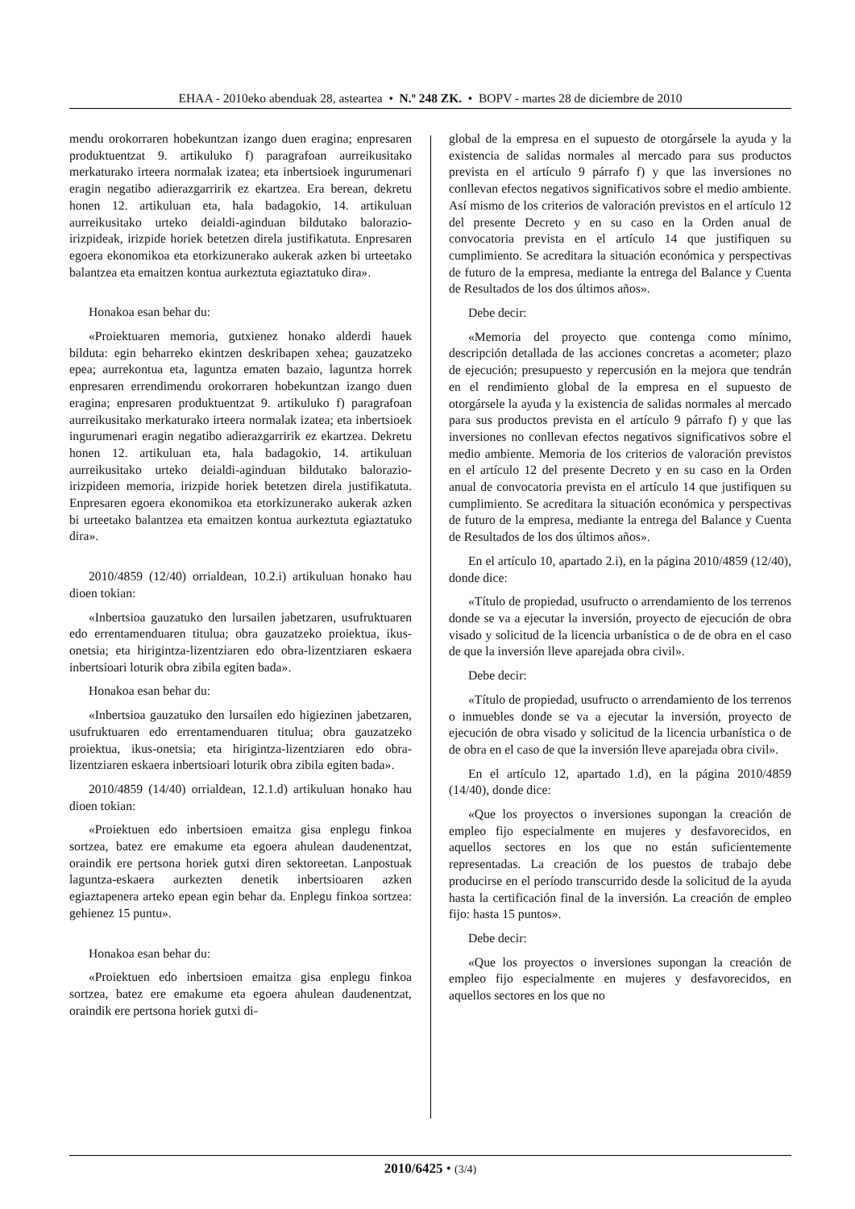EHAA - 2010eko abenduak 28, asteartea • N.º 248 ZK. • BOPV - martes 28 de diciembre de 2010
mendu orokorraren hobekuntzan izango duen eragina; enpresaren produktuentzat 9. artikuluko f) paragrafoan aurreikusitako merkaturako irteera normalak izatea; eta inbertsioek ingurumenari eragin negatibo adierazgarririk ez ekartzea. Era berean, dekretu honen 12. artikuluan eta, hala badagokio, 14. artikuluan aurreikusitako urteko deialdi-aginduan bildutako balorazio-irizpideak, irizpide horiek betetzen direla justifikatuta. Enpresaren egoera ekonomikoa eta etorkizunerako aukerak azken bi urteetako balantzea eta emaitzen kontua aurkeztuta egiaztatuko dira».
Honakoa esan behar du:
«Proiektuaren memoria, gutxienez honako alderdi hauek bilduta: egin beharreko ekintzen deskribapen xehea; gauzatzeko epea; aurrekontua eta, laguntza ematen bazaio, laguntza horrek enpresaren errendimendu orokorraren hobekuntzan izango duen eragina; enpresaren produktuentzat 9. artikuluko f) paragrafoan aurreikusitako merkaturako irteera normalak izatea; eta inbertsioek ingurumenari eragin negatibo adierazgarririk ez ekartzea. Dekretu honen 12. artikuluan eta, hala badagokio, 14. artikuluan aurreikusitako urteko deialdi-aginduan bildutako balorazio-irizpideen memoria, irizpide horiek betetzen direla justifikatuta. Enpresaren egoera ekonomikoa eta etorkizunerako aukerak azken bi urteetako balantzea eta emaitzen kontua aurkeztuta egiaztatuko dira».
2010/4859 (12/40) orrialdean, 10.2.i) artikuluan honako hau dioen tokian:
«Inbertsioa gauzatuko den lursailen jabetzaren, usufruktuaren edo errentamenduaren titulua; obra gauzatzeko proiektua, ikus-onetsia; eta hirigintza-lizentziaren edo obra-lizentziaren eskaera inbertsioari loturik obra zibila egiten bada».
Honakoa esan behar du:
«Inbertsioa gauzatuko den lursailen edo higiezinen jabetzaren, usufruktuaren edo errentamenduaren titulua; obra gauzatzeko proiektua, ikus-onetsia; eta hirigintza-lizentziaren edo obra-lizentziaren eskaera inbertsioari loturik obra zibila egiten bada».
2010/4859 (14/40) orrialdean, 12.1.d) artikuluan honako hau dioen tokian:
«Proiektuen edo inbertsioen emaitza gisa enplegu finkoa sortzea, batez ere emakume eta egoera ahulean daudenentzat, oraindik ere pertsona horiek gutxi diren sektoreetan. Lanpostuak laguntza-eskaera aurkezten denetik inbertsioaren azken egiaztapenera arteko epean egin behar da. Enplegu finkoa sortzea: gehienez 15 puntu».
Honakoa esan behar du:
«Proiektuen edo inbertsioen emaitza gisa enplegu finkoa sortzea, batez ere emakume eta egoera ahulean daudenentzat, oraindik ere pertsona horiek gutxi di-
global de la empresa en el supuesto de otorgársele la ayuda y la existencia de salidas normales al mercado para sus productos prevista en el artículo 9 párrafo f) y que las inversiones no conllevan efectos negativos significativos sobre el medio ambiente. Así mismo de los criterios de valoración previstos en el artículo 12 del presente Decreto y en su caso en la Orden anual de convocatoria prevista en el artículo 14 que justifiquen su cumplimiento. Se acreditara la situación económica y perspectivas de futuro de la empresa, mediante la entrega del Balance y Cuenta de Resultados de los dos últimos años».
Debe decir:
«Memoria del proyecto que contenga como mínimo, descripción detallada de las acciones concretas a acometer; plazo de ejecución; presupuesto y repercusión en la mejora que tendrán en el rendimiento global de la empresa en el supuesto de otorgársele la ayuda y la existencia de salidas normales al mercado para sus productos prevista en el artículo 9 párrafo f) y que las inversiones no conllevan efectos negativos significativos sobre el medio ambiente. Memoria de los criterios de valoración previstos en el artículo 12 del presente Decreto y en su caso en la Orden anual de convocatoria prevista en el artículo 14 que justifiquen su cumplimiento. Se acreditara la situación económica y perspectivas de futuro de la empresa, mediante la entrega del Balance y Cuenta de Resultados de los dos últimos años».
En el artículo 10, apartado 2.i), en la página 2010/4859 (12/40), donde dice:
«Título de propiedad, usufructo o arrendamiento de los terrenos donde se va a ejecutar la inversión, proyecto de ejecución de obra visado y solicitud de la licencia urbanística o de de obra en el caso de que la inversión lleve aparejada obra civil».
Debe decir:
«Título de propiedad, usufructo o arrendamiento de los terrenos o inmuebles donde se va a ejecutar la inversión, proyecto de ejecución de obra visado y solicitud de la licencia urbanística o de de obra en el caso de que la inversión lleve aparejada obra civil».
En el artículo 12, apartado 1.d), en la página 2010/4859 (14/40), donde dice:
«Que los proyectos o inversiones supongan la creación de empleo fijo especialmente en mujeres y desfavorecidos, en aquellos sectores en los que no están suficientemente representadas. La creación de los puestos de trabajo debe producirse en el período transcurrido desde la solicitud de la ayuda hasta la certificación final de la inversión. La creación de empleo fijo: hasta 15 puntos».
Debe decir:
«Que los proyectos o inversiones supongan la creación de empleo fijo especialmente en mujeres y desfavorecidos, en aquellos sectores en los que no
2010/6425 • (3/4)